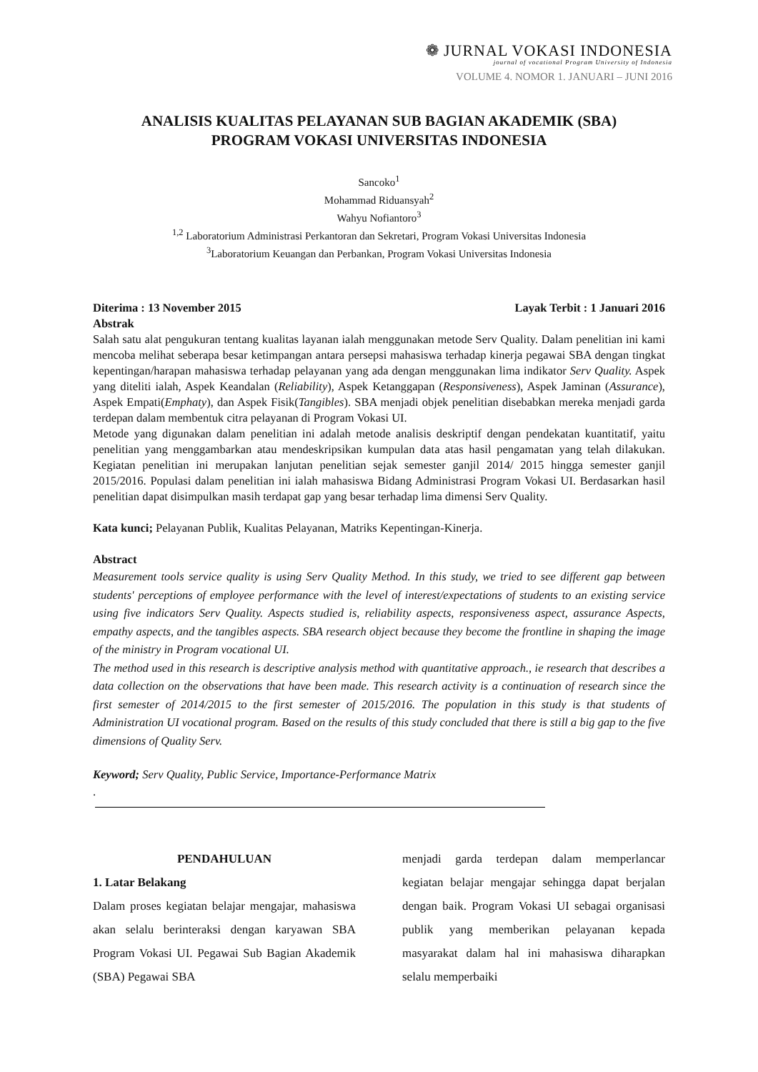❁ JURNAL VOKASI INDONESIA
journal of vocational Program University of Indonesia
VOLUME 4. NOMOR 1. JANUARI – JUNI 2016
ANALISIS KUALITAS PELAYANAN SUB BAGIAN AKADEMIK (SBA)
PROGRAM VOKASI UNIVERSITAS INDONESIA
Sancoko<sup>1</sup>
Mohammad Riduansyah<sup>2</sup>
Wahyu Nofiantoro<sup>3</sup>
<sup>1,2</sup> Laboratorium Administrasi Perkantoran dan Sekretari, Program Vokasi Universitas Indonesia
<sup>3</sup> Laboratorium Keuangan dan Perbankan, Program Vokasi Universitas Indonesia
Diterima : 13 November 2015 Layak Terbit : 1 Januari 2016
Abstrak
Salah satu alat pengukuran tentang kualitas layanan ialah menggunakan metode Serv Quality. Dalam penelitian ini kami mencoba melihat seberapa besar ketimpangan antara persepsi mahasiswa terhadap kinerja pegawai SBA dengan tingkat kepentingan/harapan mahasiswa terhadap pelayanan yang ada dengan menggunakan lima indikator Serv Quality. Aspek yang diteliti ialah, Aspek Keandalan (Reliability), Aspek Ketanggapan (Responsiveness), Aspek Jaminan (Assurance), Aspek Empati(Emphaty), dan Aspek Fisik(Tangibles). SBA menjadi objek penelitian disebabkan mereka menjadi garda terdepan dalam membentuk citra pelayanan di Program Vokasi UI.
Metode yang digunakan dalam penelitian ini adalah metode analisis deskriptif dengan pendekatan kuantitatif, yaitu penelitian yang menggambarkan atau mendeskripsikan kumpulan data atas hasil pengamatan yang telah dilakukan. Kegiatan penelitian ini merupakan lanjutan penelitian sejak semester ganjil 2014/ 2015 hingga semester ganjil 2015/2016. Populasi dalam penelitian ini ialah mahasiswa Bidang Administrasi Program Vokasi UI. Berdasarkan hasil penelitian dapat disimpulkan masih terdapat gap yang besar terhadap lima dimensi Serv Quality.
Kata kunci; Pelayanan Publik, Kualitas Pelayanan, Matriks Kepentingan-Kinerja.
Abstract
Measurement tools service quality is using Serv Quality Method. In this study, we tried to see different gap between students' perceptions of employee performance with the level of interest/expectations of students to an existing service using five indicators Serv Quality. Aspects studied is, reliability aspects, responsiveness aspect, assurance Aspects, empathy aspects, and the tangibles aspects. SBA research object because they become the frontline in shaping the image of the ministry in Program vocational UI.
The method used in this research is descriptive analysis method with quantitative approach., ie research that describes a data collection on the observations that have been made. This research activity is a continuation of research since the first semester of 2014/2015 to the first semester of 2015/2016. The population in this study is that students of Administration UI vocational program. Based on the results of this study concluded that there is still a big gap to the five dimensions of Quality Serv.
Keyword; Serv Quality, Public Service, Importance-Performance Matrix
.
PENDAHULUAN
1. Latar Belakang
Dalam proses kegiatan belajar mengajar, mahasiswa akan selalu berinteraksi dengan karyawan SBA Program Vokasi UI. Pegawai Sub Bagian Akademik (SBA) Pegawai SBA
menjadi garda terdepan dalam memperlancar kegiatan belajar mengajar sehingga dapat berjalan dengan baik. Program Vokasi UI sebagai organisasi publik yang memberikan pelayanan kepada masyarakat dalam hal ini mahasiswa diharapkan selalu memperbaiki